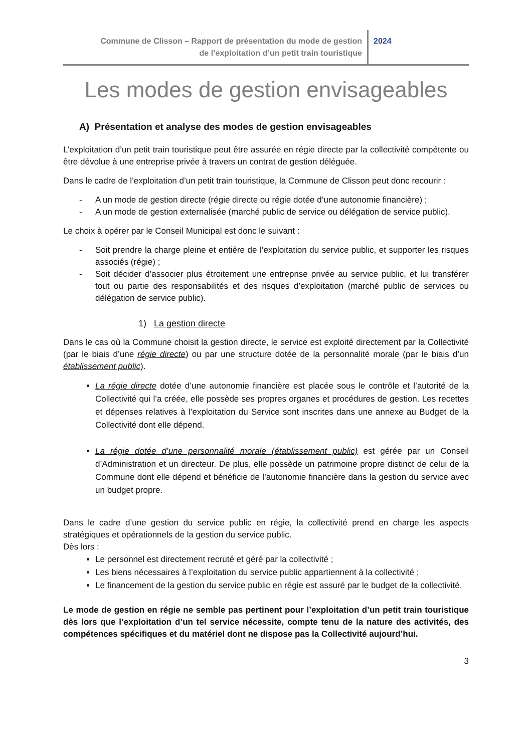Commune de Clisson – Rapport de présentation du mode de gestion
de l’exploitation d’un petit train touristique
2024
Les modes de gestion envisageables
A) Présentation et analyse des modes de gestion envisageables
L’exploitation d’un petit train touristique peut être assurée en régie directe par la collectivité compétente ou être dévolue à une entreprise privée à travers un contrat de gestion déléguée.
Dans le cadre de l’exploitation d’un petit train touristique, la Commune de Clisson peut donc recourir :
- A un mode de gestion directe (régie directe ou régie dotée d’une autonomie financière) ;
- A un mode de gestion externalisée (marché public de service ou délégation de service public).
Le choix à opérer par le Conseil Municipal est donc le suivant :
- Soit prendre la charge pleine et entière de l’exploitation du service public, et supporter les risques associés (régie) ;
- Soit décider d’associer plus étroitement une entreprise privée au service public, et lui transférer tout ou partie des responsabilités et des risques d’exploitation (marché public de services ou délégation de service public).
1) La gestion directe
Dans le cas où la Commune choisit la gestion directe, le service est exploité directement par la Collectivité (par le biais d’une régie directe) ou par une structure dotée de la personnalité morale (par le biais d’un établissement public).
La régie directe dotée d’une autonomie financière est placée sous le contrôle et l’autorité de la Collectivité qui l’a créée, elle possède ses propres organes et procédures de gestion. Les recettes et dépenses relatives à l’exploitation du Service sont inscrites dans une annexe au Budget de la Collectivité dont elle dépend.
La régie dotée d’une personnalité morale (établissement public) est gérée par un Conseil d’Administration et un directeur. De plus, elle possède un patrimoine propre distinct de celui de la Commune dont elle dépend et bénéficie de l’autonomie financière dans la gestion du service avec un budget propre.
Dans le cadre d’une gestion du service public en régie, la collectivité prend en charge les aspects stratégiques et opérationnels de la gestion du service public.
Dès lors :
Le personnel est directement recruté et géré par la collectivité ;
Les biens nécessaires à l’exploitation du service public appartiennent à la collectivité ;
Le financement de la gestion du service public en régie est assuré par le budget de la collectivité.
Le mode de gestion en régie ne semble pas pertinent pour l’exploitation d’un petit train touristique dès lors que l’exploitation d’un tel service nécessite, compte tenu de la nature des activités, des compétences spécifiques et du matériel dont ne dispose pas la Collectivité aujourd’hui.
3